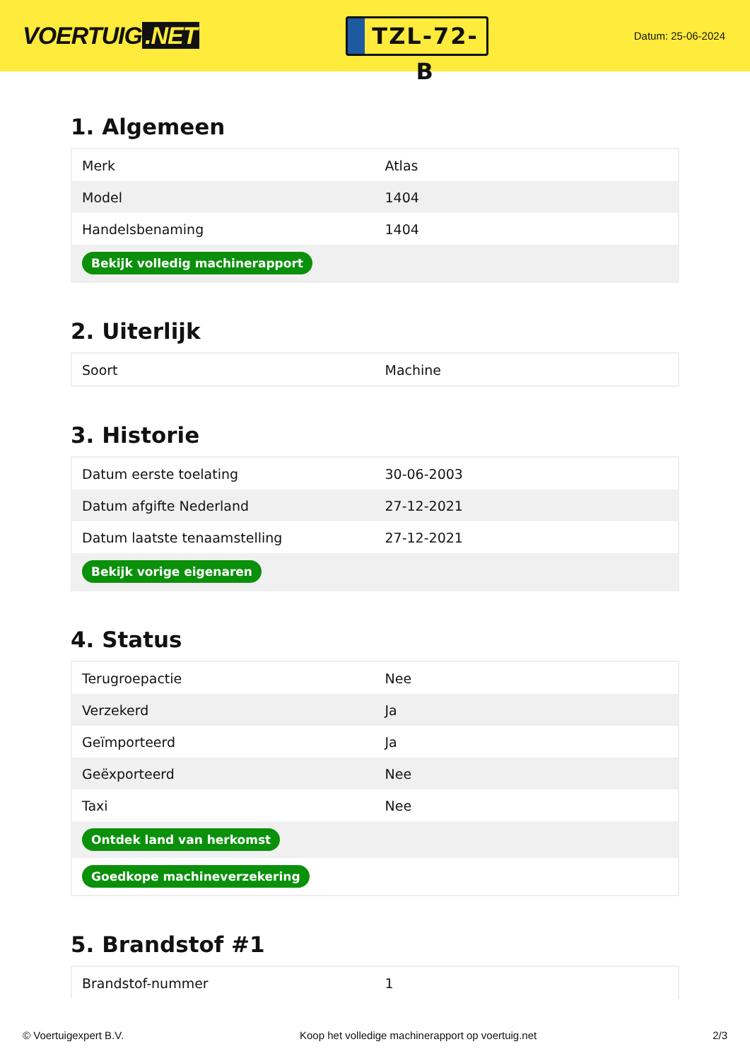VOERTUIG.NET
TZL-72-B
Datum: 25-06-2024
1. Algemeen
| Merk | Atlas |
| Model | 1404 |
| Handelsbenaming | 1404 |
| Bekijk volledig machinerapport | |
2. Uiterlijk
| Soort | Machine |
3. Historie
| Datum eerste toelating | 30-06-2003 |
| Datum afgifte Nederland | 27-12-2021 |
| Datum laatste tenaamstelling | 27-12-2021 |
| Bekijk vorige eigenaren | |
4. Status
| Terugroepactie | Nee |
| Verzekerd | Ja |
| Geïmporteerd | Ja |
| Geëxporteerd | Nee |
| Taxi | Nee |
| Ontdek land van herkomst | |
| Goedkope machineverzekering | |
5. Brandstof #1
| Brandstof-nummer | 1 |
© Voertuigexpert B.V. Koop het volledige machinerapport op voertuig.net 2/3